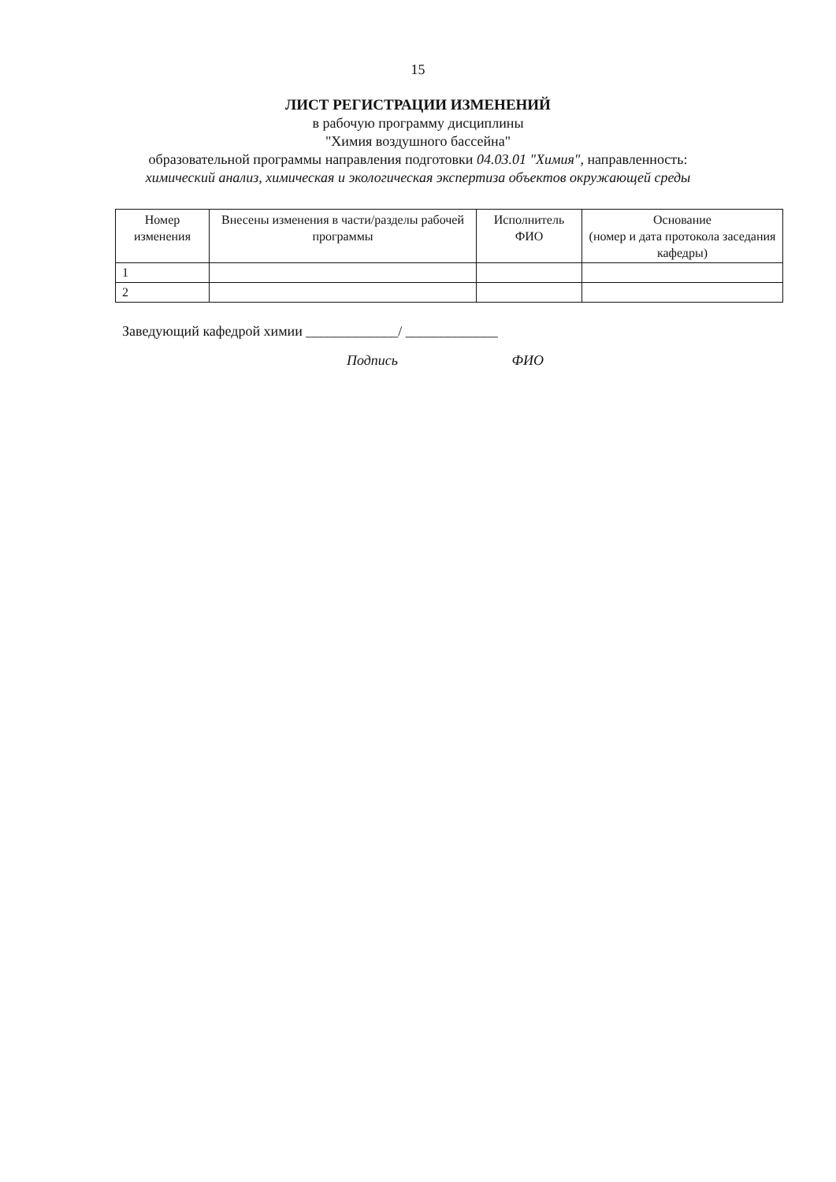15
ЛИСТ РЕГИСТРАЦИИ ИЗМЕНЕНИЙ
в рабочую программу дисциплины
"Химия воздушного бассейна"
образовательной программы направления подготовки 04.03.01 "Химия", направленность:
химический анализ, химическая и экологическая экспертиза объектов окружающей среды
| Номер изменения | Внесены изменения в части/разделы рабочей программы | Исполнитель ФИО | Основание (номер и дата протокола заседания кафедры) |
| --- | --- | --- | --- |
| 1 | | | |
| 2 | | | |
Заведующий кафедрой химии _____________/ _____________
Подпись ФИО